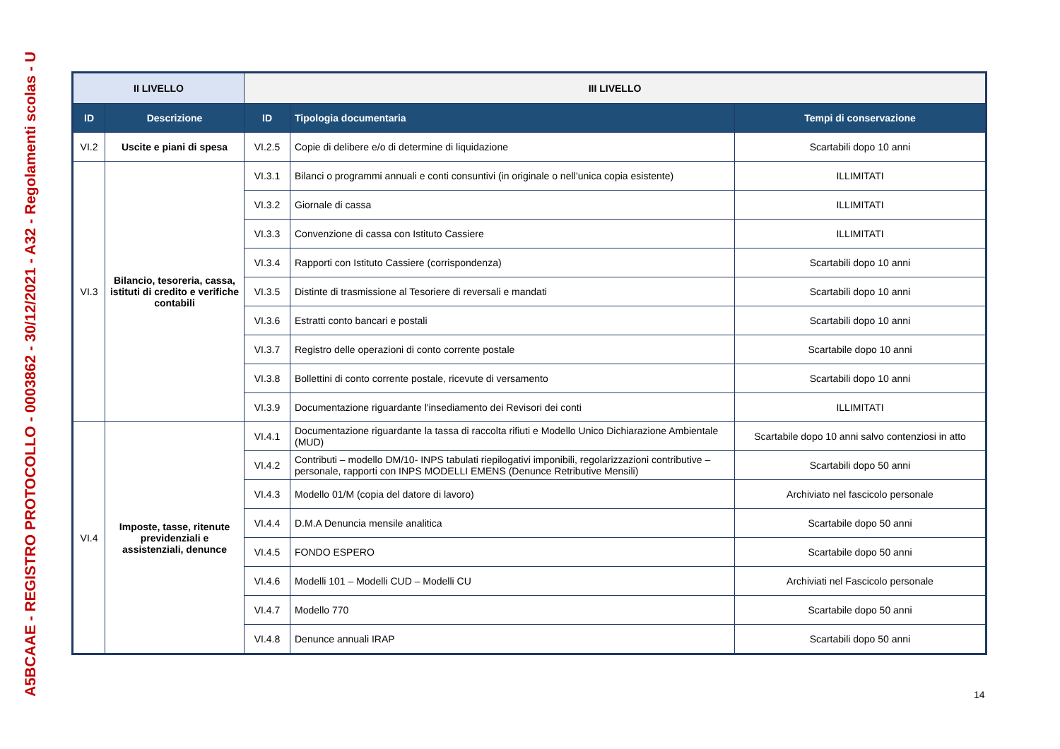A5BCAAE - REGISTRO PROTOCOLLO - 0003862 - 30/12/2021 - A32 - Regolamenti scolas - U
| II LIVELLO | | III LIVELLO | | |
| --- | --- | --- | --- | --- |
| ID | Descrizione | ID | Tipologia documentaria | Tempi di conservazione |
| VI.2 | Uscite e piani di spesa | VI.2.5 | Copie di delibere e/o di determine di liquidazione | Scartabili dopo 10 anni |
| VI.3 | Bilancio, tesoreria, cassa, istituti di credito e verifiche contabili | VI.3.1 | Bilanci o programmi annuali e conti consuntivi (in originale o nell’unica copia esistente) | ILLIMITATI |
| | | VI.3.2 | Giornale di cassa | ILLIMITATI |
| | | VI.3.3 | Convenzione di cassa con Istituto Cassiere | ILLIMITATI |
| | | VI.3.4 | Rapporti con Istituto Cassiere (corrispondenza) | Scartabili dopo 10 anni |
| | | VI.3.5 | Distinte di trasmissione al Tesoriere di reversali e mandati | Scartabili dopo 10 anni |
| | | VI.3.6 | Estratti conto bancari e postali | Scartabili dopo 10 anni |
| | | VI.3.7 | Registro delle operazioni di conto corrente postale | Scartabile dopo 10 anni |
| | | VI.3.8 | Bollettini di conto corrente postale, ricevute di versamento | Scartabili dopo 10 anni |
| | | VI.3.9 | Documentazione riguardante l'insediamento dei Revisori dei conti | ILLIMITATI |
| VI.4 | Imposte, tasse, ritenute previdenziali e assistenziali, denunce | VI.4.1 | Documentazione riguardante la tassa di raccolta rifiuti e Modello Unico Dichiarazione Ambientale (MUD) | Scartabile dopo 10 anni salvo contenziosi in atto |
| | | VI.4.2 | Contributi – modello DM/10- INPS tabulati riepilogativi imponibili, regolarizzazioni contributive – personale, rapporti con INPS MODELLI EMENS (Denunce Retributive Mensili) | Scartabili dopo 50 anni |
| | | VI.4.3 | Modello 01/M (copia del datore di lavoro) | Archiviato nel fascicolo personale |
| | | VI.4.4 | D.M.A Denuncia mensile analitica | Scartabile dopo 50 anni |
| | | VI.4.5 | FONDO ESPERO | Scartabile dopo 50 anni |
| | | VI.4.6 | Modelli 101 – Modelli CUD – Modelli CU | Archiviati nel Fascicolo personale |
| | | VI.4.7 | Modello 770 | Scartabile dopo 50 anni |
| | | VI.4.8 | Denunce annuali IRAP | Scartabili dopo 50 anni |
14